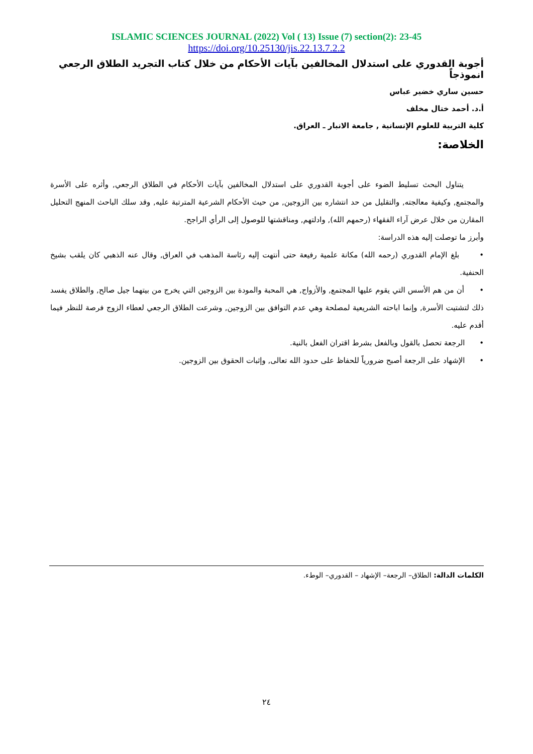ISLAMIC SCIENCES JOURNAL (2022) Vol ( 13) Issue (7) section(2): 23-45
https://doi.org/10.25130/jis.22.13.7.2.2
أجوبة القدوري على استدلال المخالفين بآيات الأحكام من خلال كتاب التجريد الطلاق الرجعي انموذجاً
حسين ساري خضير عباس
أ.د. أحمد ختال مخلف
كلية التربية للعلوم الإنسانية , جامعة الانبار ـ العراق.
الخلاصة:
يتناول البحث تسليط الضوء على أجوبة القدوري على استدلال المخالفين بآيات الأحكام في الطلاق الرجعي, وأثره على الأسرة والمجتمع, وكيفية معالجته, والتقليل من حد انتشاره بين الزوجين, من حيث الأحكام الشرعية المترتبة عليه, وقد سلك الباحث المنهج التحليل المقارن من خلال عرض آراء الفقهاء (رحمهم الله), وادلتهم, ومناقشتها للوصول إلى الرأي الراجح.
وأبرز ما توصلت إليه هذه الدراسة:
• بلغ الإمام القدوري (رحمه الله) مكانة علمية رفيعة حتى أنتهت إليه رئاسة المذهب في العراق, وقال عنه الذهبي كان يلقب بشيخ الحنفية.
• أن من هم الأسس التي يقوم عليها المجتمع, والأزواج, هي المحبة والمودة بين الزوجين التي يخرج من بيتهما جيل صالح, والطلاق يفسد ذلك لتشتيت الأسرة, وإنما اباحته الشريعية لمصلحة وهي عدم التوافق بين الزوجين, وشرعت الطلاق الرجعي لعطاء الزوج فرصة للنظر فيما أقدم عليه.
• الرجعة تحصل بالقول وبالفعل بشرط اقتران الفعل بالنية.
• الإشهاد على الرجعة أصبح ضرورياً للحفاظ على حدود الله تعالى, وإثبات الحقوق بين الزوجين.
الكلمات الدالة: الطلاق– الرجعة– الإشهاد – القدوري– الوطء.
٢٤